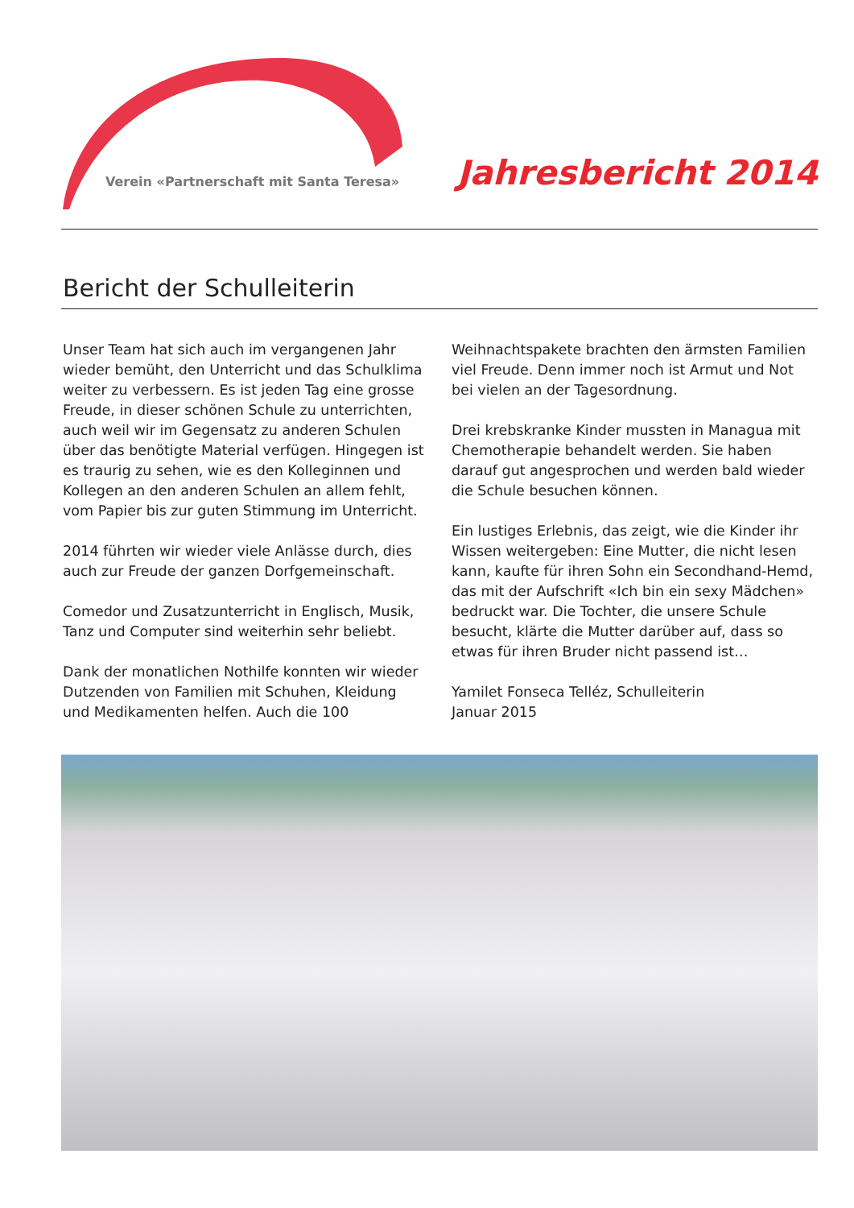Verein «Partnerschaft mit Santa Teresa»
Jahresbericht 2014
Bericht der Schulleiterin
Unser Team hat sich auch im vergangenen Jahr wieder bemüht, den Unterricht und das Schulklima weiter zu verbessern. Es ist jeden Tag eine grosse Freude, in dieser schönen Schule zu unterrichten, auch weil wir im Gegensatz zu anderen Schulen über das benötigte Material verfügen. Hingegen ist es traurig zu sehen, wie es den Kolleginnen und Kollegen an den anderen Schulen an allem fehlt, vom Papier bis zur guten Stimmung im Unterricht.
2014 führten wir wieder viele Anlässe durch, dies auch zur Freude der ganzen Dorfgemeinschaft.
Comedor und Zusatzunterricht in Englisch, Musik, Tanz und Computer sind weiterhin sehr beliebt.
Dank der monatlichen Nothilfe konnten wir wieder Dutzenden von Familien mit Schuhen, Kleidung und Medikamenten helfen. Auch die 100 Weihnachtspakete brachten den ärmsten Familien viel Freude. Denn immer noch ist Armut und Not bei vielen an der Tagesordnung.
Drei krebskranke Kinder mussten in Managua mit Chemotherapie behandelt werden. Sie haben darauf gut angesprochen und werden bald wieder die Schule besuchen können.
Ein lustiges Erlebnis, das zeigt, wie die Kinder ihr Wissen weitergeben: Eine Mutter, die nicht lesen kann, kaufte für ihren Sohn ein Secondhand-Hemd, das mit der Aufschrift «Ich bin ein sexy Mädchen» bedruckt war. Die Tochter, die unsere Schule besucht, klärte die Mutter darüber auf, dass so etwas für ihren Bruder nicht passend ist…
Yamilet Fonseca Telléz, Schulleiterin
Januar 2015